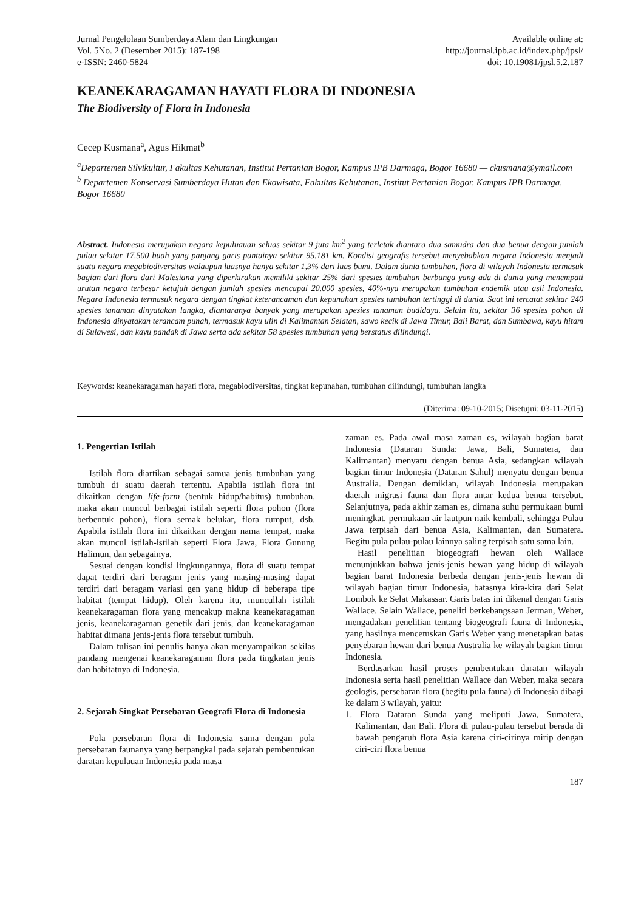Jurnal Pengelolaan Sumberdaya Alam dan Lingkungan
Vol. 5No. 2 (Desember 2015): 187-198
e-ISSN: 2460-5824
Available online at:
http://journal.ipb.ac.id/index.php/jpsl/
doi: 10.19081/jpsl.5.2.187
KEANEKARAGAMAN HAYATI FLORA DI INDONESIA
The Biodiversity of Flora in Indonesia
Cecep Kusmana<sup>a</sup>, Agus Hikmat<sup>b</sup>
<sup>a</sup> Departemen Silvikultur, Fakultas Kehutanan, Institut Pertanian Bogor, Kampus IPB Darmaga, Bogor 16680 — ckusmana@ymail.com
<sup>b</sup> Departemen Konservasi Sumberdaya Hutan dan Ekowisata, Fakultas Kehutanan, Institut Pertanian Bogor, Kampus IPB Darmaga, Bogor 16680
Abstract. Indonesia merupakan negara kepuluauan seluas sekitar 9 juta km<sup>2</sup> yang terletak diantara dua samudra dan dua benua dengan jumlah pulau sekitar 17.500 buah yang panjang garis pantainya sekitar 95.181 km. Kondisi geografis tersebut menyebabkan negara Indonesia menjadi suatu negara megabiodiversitas walaupun luasnya hanya sekitar 1,3% dari luas bumi. Dalam dunia tumbuhan, flora di wilayah Indonesia termasuk bagian dari flora dari Malesiana yang diperkirakan memiliki sekitar 25% dari spesies tumbuhan berbunga yang ada di dunia yang menempati urutan negara terbesar ketujuh dengan jumlah spesies mencapai 20.000 spesies, 40%-nya merupakan tumbuhan endemik atau asli Indonesia. Negara Indonesia termasuk negara dengan tingkat keterancaman dan kepunahan spesies tumbuhan tertinggi di dunia. Saat ini tercatat sekitar 240 spesies tanaman dinyatakan langka, diantaranya banyak yang merupakan spesies tanaman budidaya. Selain itu, sekitar 36 spesies pohon di Indonesia dinyatakan terancam punah, termasuk kayu ulin di Kalimantan Selatan, sawo kecik di Jawa Timur, Bali Barat, dan Sumbawa, kayu hitam di Sulawesi, dan kayu pandak di Jawa serta ada sekitar 58 spesies tumbuhan yang berstatus dilindungi.
Keywords: keanekaragaman hayati flora, megabiodiversitas, tingkat kepunahan, tumbuhan dilindungi, tumbuhan langka
(Diterima: 09-10-2015; Disetujui: 03-11-2015)
1. Pengertian Istilah
Istilah flora diartikan sebagai samua jenis tumbuhan yang tumbuh di suatu daerah tertentu. Apabila istilah flora ini dikaitkan dengan life-form (bentuk hidup/habitus) tumbuhan, maka akan muncul berbagai istilah seperti flora pohon (flora berbentuk pohon), flora semak belukar, flora rumput, dsb. Apabila istilah flora ini dikaitkan dengan nama tempat, maka akan muncul istilah-istilah seperti Flora Jawa, Flora Gunung Halimun, dan sebagainya.
Sesuai dengan kondisi lingkungannya, flora di suatu tempat dapat terdiri dari beragam jenis yang masing-masing dapat terdiri dari beragam variasi gen yang hidup di beberapa tipe habitat (tempat hidup). Oleh karena itu, muncullah istilah keanekaragaman flora yang mencakup makna keanekaragaman jenis, keanekaragaman genetik dari jenis, dan keanekaragaman habitat dimana jenis-jenis flora tersebut tumbuh.
Dalam tulisan ini penulis hanya akan menyampaikan sekilas pandang mengenai keanekaragaman flora pada tingkatan jenis dan habitatnya di Indonesia.
2. Sejarah Singkat Persebaran Geografi Flora di Indonesia
Pola persebaran flora di Indonesia sama dengan pola persebaran faunanya yang berpangkal pada sejarah pembentukan daratan kepulauan Indonesia pada masa
zaman es. Pada awal masa zaman es, wilayah bagian barat Indonesia (Dataran Sunda: Jawa, Bali, Sumatera, dan Kalimantan) menyatu dengan benua Asia, sedangkan wilayah bagian timur Indonesia (Dataran Sahul) menyatu dengan benua Australia. Dengan demikian, wilayah Indonesia merupakan daerah migrasi fauna dan flora antar kedua benua tersebut. Selanjutnya, pada akhir zaman es, dimana suhu permukaan bumi meningkat, permukaan air lautpun naik kembali, sehingga Pulau Jawa terpisah dari benua Asia, Kalimantan, dan Sumatera. Begitu pula pulau-pulau lainnya saling terpisah satu sama lain.
Hasil penelitian biogeografi hewan oleh Wallace menunjukkan bahwa jenis-jenis hewan yang hidup di wilayah bagian barat Indonesia berbeda dengan jenis-jenis hewan di wilayah bagian timur Indonesia, batasnya kira-kira dari Selat Lombok ke Selat Makassar. Garis batas ini dikenal dengan Garis Wallace. Selain Wallace, peneliti berkebangsaan Jerman, Weber, mengadakan penelitian tentang biogeografi fauna di Indonesia, yang hasilnya mencetuskan Garis Weber yang menetapkan batas penyebaran hewan dari benua Australia ke wilayah bagian timur Indonesia.
Berdasarkan hasil proses pembentukan daratan wilayah Indonesia serta hasil penelitian Wallace dan Weber, maka secara geologis, persebaran flora (begitu pula fauna) di Indonesia dibagi ke dalam 3 wilayah, yaitu:
1. Flora Dataran Sunda yang meliputi Jawa, Sumatera, Kalimantan, dan Bali. Flora di pulau-pulau tersebut berada di bawah pengaruh flora Asia karena ciri-cirinya mirip dengan ciri-ciri flora benua
187